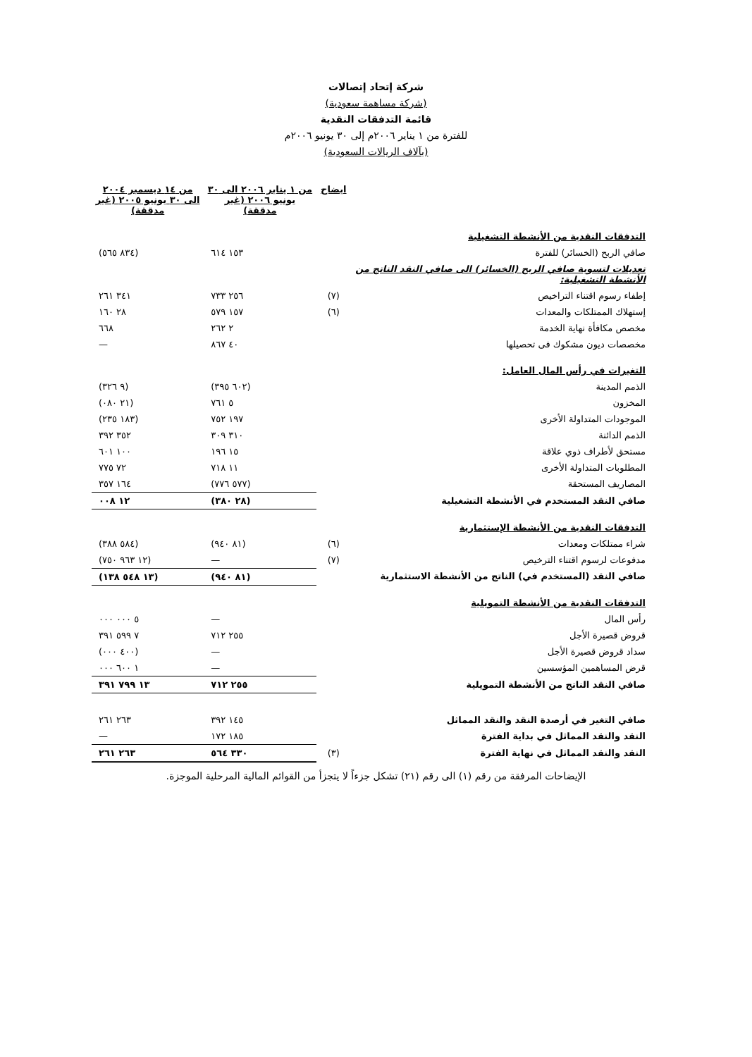شركة إتحاد إتصالات
(شركة مساهمة سعودية)
قائمة التدفقات النقدية
للفترة من ١ يناير ٢٠٠٦م إلى ٣٠ يونيو ٢٠٠٦م
(بآلاف الريالات السعودية)
| | ايضاح | من ١ يناير ٢٠٠٦ الى ٣٠ يونيو ٢٠٠٦ (غير مدققة) | من ١٤ ديسمبر ٢٠٠٤ الى ٣٠ يونيو ٢٠٠٥ (غير مدققة) |
| --- | --- | --- | --- |
| التدفقات النقدية من الأنشطة التشغيلية | | | |
| صافي الربح (الخسائر) للفترة | | ١٥٣ ٦١٤ | (٨٣٤ ٥٦٥) |
| تعديلات لتسوية صافي الربح (الخسائر) الى صافي النقد الناتج من الأنشطة التشغيلية: | | | |
| إطفاء رسوم اقتناء التراخيص | (٧) | ٢٥٦ ٧٣٣ | ٣٤١ ٢٦١ |
| إستهلاك الممتلكات والمعدات | (٦) | ١٥٧ ٥٧٩ | ٢٨ ١٦٠ |
| مخصص مكافأة نهاية الخدمة | | ٢ ٢٦٢ | ٦٦٨ |
| مخصصات ديون مشكوك فى تحصيلها | | ٤٠ ٨٦٧ | — |
| التغيرات في رأس المال العامل: | | | |
| الذمم المدينة | | (٦٠٢ ٣٩٥) | (٩ ٣٢٦) |
| المخزون | | ٥ ٧٦١ | (٢١ ٠٨٠) |
| الموجودات المتداولة الأخرى | | ١٩٧ ٧٥٢ | (١٨٣ ٢٣٥) |
| الذمم الدائنة | | ٣١٠ ٣٠٩ | ٣٥٢ ٣٩٢ |
| مستحق لأطراف ذوي علاقة | | ١٥ ١٩٦ | ١٠٠ ٦٠١ |
| المطلوبات المتداولة الأخرى | | ١١ ٧١٨ | ٧٢ ٧٧٥ |
| المصاريف المستحقة | | (٥٧٧ ٧٧٦) | ١٦٤ ٣٥٧ |
| صافي النقد المستخدم في الأنشطة التشغيلية | | (٢٨ ٣٨٠) | ١٢ ٠٠٨ |
| التدفقات النقدية من الأنشطة الإستثمارية | | | |
| شراء ممتلكات ومعدات | (٦) | (٨١ ٩٤٠) | (٥٨٤ ٣٨٨) |
| مدفوعات لرسوم اقتناء الترخيص | (٧) | — | (١٢ ٩٦٣ ٧٥٠) |
| صافي النقد (المستخدم في) الناتج من الأنشطة الاستثمارية | | (٨١ ٩٤٠) | (١٣ ٥٤٨ ١٣٨) |
| التدفقات النقدية من الأنشطة التمويلية | | | |
| رأس المال | | — | ٥ ٠٠٠ ٠٠٠ |
| قروض قصيرة الأجل | | ٢٥٥ ٧١٢ | ٧ ٥٩٩ ٣٩١ |
| سداد قروض قصيرة الأجل | | — | (٤٠٠ ٠٠٠) |
| قرض المساهمين المؤسسين | | — | ١ ٦٠٠ ٠٠٠ |
| صافي النقد الناتج من الأنشطة التمويلية | | ٢٥٥ ٧١٢ | ١٣ ٧٩٩ ٣٩١ |
| صافي التغير في أرصدة النقد والنقد المماثل | | ١٤٥ ٣٩٢ | ٢٦٣ ٢٦١ |
| النقد والنقد المماثل في بداية الفترة | | ١٨٥ ١٧٢ | — |
| النقد والنقد المماثل في نهاية الفترة | (٣) | ٣٣٠ ٥٦٤ | ٢٦٣ ٢٦١ |
الإيضاحات المرفقة من رقم (١) الى رقم (٢١) تشكل جزءاً لا يتجزأ من القوائم المالية المرحلية الموجزة.